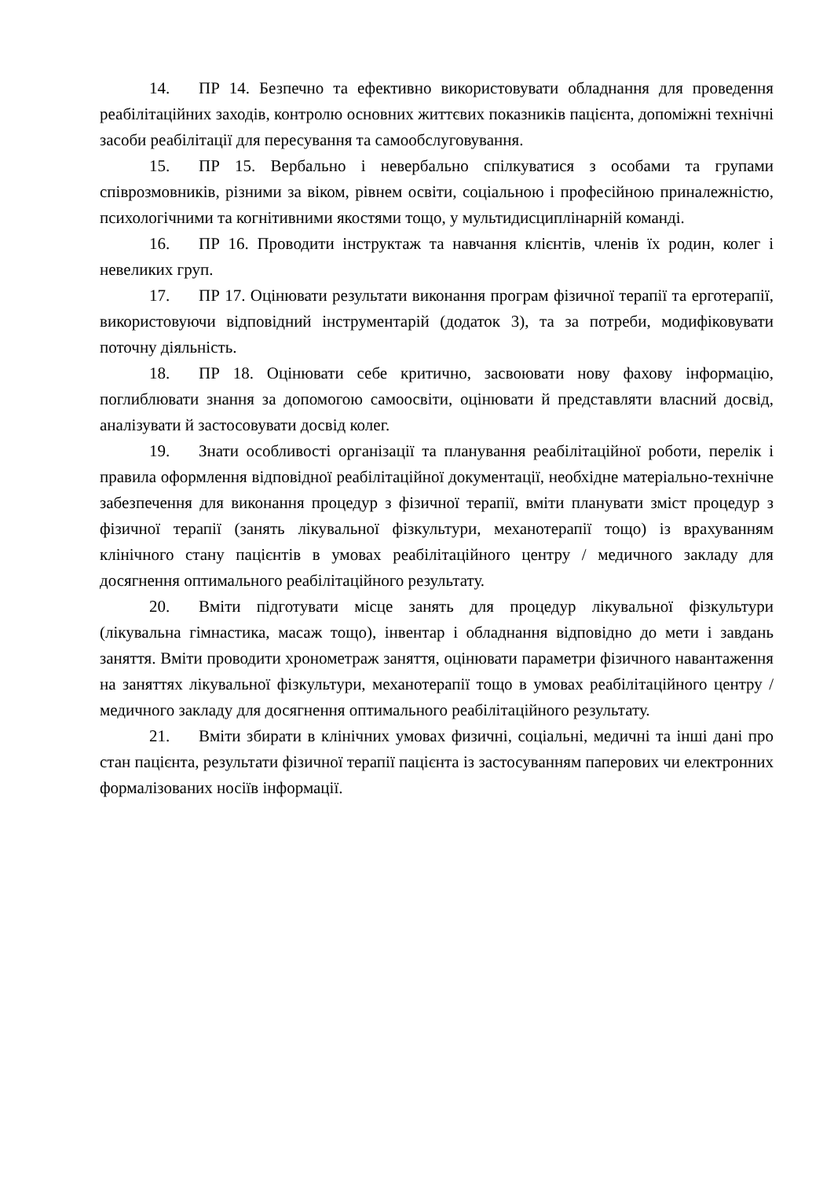14. ПР 14. Безпечно та ефективно використовувати обладнання для проведення реабілітаційних заходів, контролю основних життєвих показників пацієнта, допоміжні технічні засоби реабілітації для пересування та самообслуговування.
15. ПР 15. Вербально і невербально спілкуватися з особами та групами співрозмовників, різними за віком, рівнем освіти, соціальною і професійною приналежністю, психологічними та когнітивними якостями тощо, у мультидисциплінарній команді.
16. ПР 16. Проводити інструктаж та навчання клієнтів, членів їх родин, колег і невеликих груп.
17. ПР 17. Оцінювати результати виконання програм фізичної терапії та ерготерапії, використовуючи відповідний інструментарій (додаток 3), та за потреби, модифіковувати поточну діяльність.
18. ПР 18. Оцінювати себе критично, засвоювати нову фахову інформацію, поглиблювати знання за допомогою самоосвіти, оцінювати й представляти власний досвід, аналізувати й застосовувати досвід колег.
19. Знати особливості організації та планування реабілітаційної роботи, перелік і правила оформлення відповідної реабілітаційної документації, необхідне матеріально-технічне забезпечення для виконання процедур з фізичної терапії, вміти планувати зміст процедур з фізичної терапії (занять лікувальної фізкультури, механотерапії тощо) із врахуванням клінічного стану пацієнтів в умовах реабілітаційного центру / медичного закладу для досягнення оптимального реабілітаційного результату.
20. Вміти підготувати місце занять для процедур лікувальної фізкультури (лікувальна гімнастика, масаж тощо), інвентар і обладнання відповідно до мети і завдань заняття. Вміти проводити хронометраж заняття, оцінювати параметри фізичного навантаження на заняттях лікувальної фізкультури, механотерапії тощо в умовах реабілітаційного центру / медичного закладу для досягнення оптимального реабілітаційного результату.
21. Вміти збирати в клінічних умовах физичні, соціальні, медичні та інші дані про стан пацієнта, результати фізичної терапії пацієнта із застосуванням паперових чи електронних формалізованих носіїв інформації.